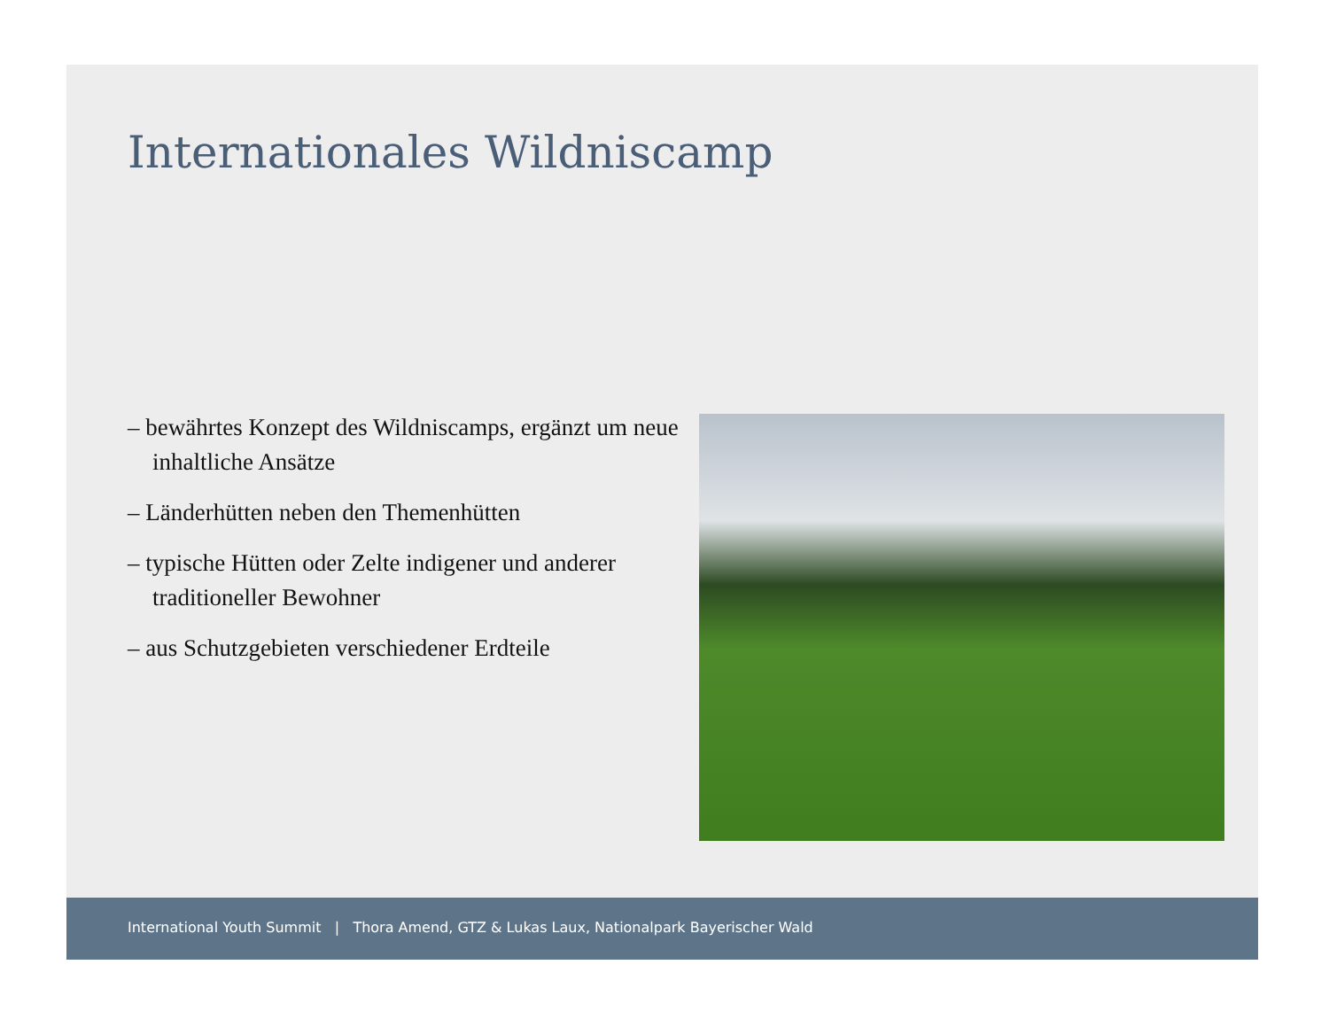Internationales Wildniscamp
– bewährtes Konzept des Wildniscamps, ergänzt um neue inhaltliche Ansätze
– Länderhütten neben den Themenhütten
– typische Hütten oder Zelte indigener und anderer traditioneller Bewohner
– aus Schutzgebieten verschiedener Erdteile
International Youth Summit | Thora Amend, GTZ & Lukas Laux, Nationalpark Bayerischer Wald